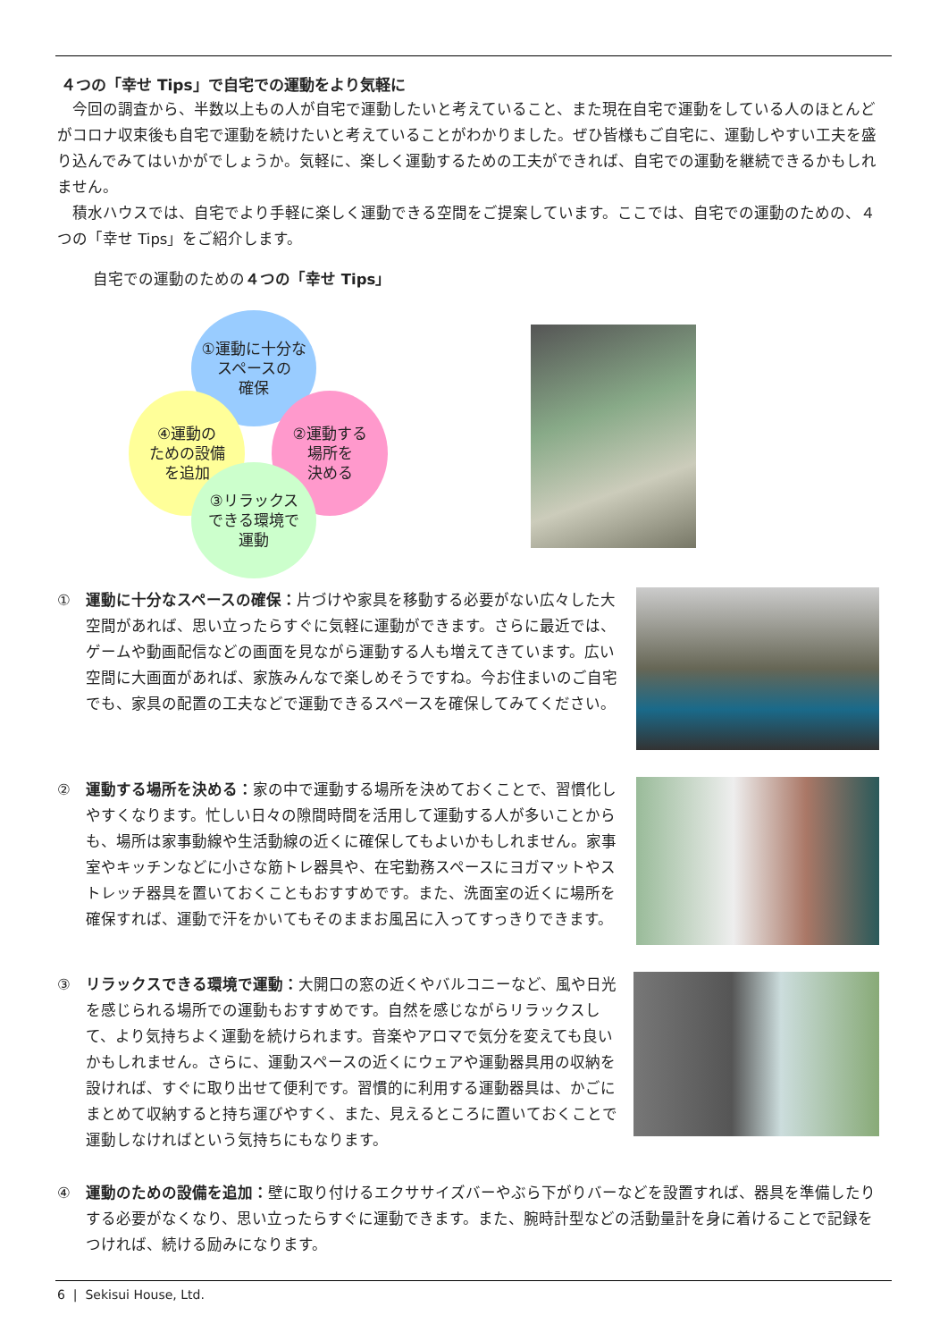４つの「幸せ Tips」で自宅での運動をより気軽に
今回の調査から、半数以上もの人が自宅で運動したいと考えていること、また現在自宅で運動をしている人のほとんどがコロナ収束後も自宅で運動を続けたいと考えていることがわかりました。ぜひ皆様もご自宅に、運動しやすい工夫を盛り込んでみてはいかがでしょうか。気軽に、楽しく運動するための工夫ができれば、自宅での運動を継続できるかもしれません。
積水ハウスでは、自宅でより手軽に楽しく運動できる空間をご提案しています。ここでは、自宅での運動のための、４つの「幸せ Tips」をご紹介します。
自宅での運動のための４つの「幸せ Tips」
①運動に十分な
スペースの
確保
④運動の
ための設備
を追加
②運動する
場所を
決める
③リラックス
できる環境で
運動
① 運動に十分なスペースの確保：片づけや家具を移動する必要がない広々した大空間があれば、思い立ったらすぐに気軽に運動ができます。さらに最近では、ゲームや動画配信などの画面を見ながら運動する人も増えてきています。広い空間に大画面があれば、家族みんなで楽しめそうですね。今お住まいのご自宅でも、家具の配置の工夫などで運動できるスペースを確保してみてください。
② 運動する場所を決める：家の中で運動する場所を決めておくことで、習慣化しやすくなります。忙しい日々の隙間時間を活用して運動する人が多いことからも、場所は家事動線や生活動線の近くに確保してもよいかもしれません。家事室やキッチンなどに小さな筋トレ器具や、在宅勤務スペースにヨガマットやストレッチ器具を置いておくこともおすすめです。また、洗面室の近くに場所を確保すれば、運動で汗をかいてもそのままお風呂に入ってすっきりできます。
③ リラックスできる環境で運動：大開口の窓の近くやバルコニーなど、風や日光を感じられる場所での運動もおすすめです。自然を感じながらリラックスして、より気持ちよく運動を続けられます。音楽やアロマで気分を変えても良いかもしれません。さらに、運動スペースの近くにウェアや運動器具用の収納を設ければ、すぐに取り出せて便利です。習慣的に利用する運動器具は、かごにまとめて収納すると持ち運びやすく、また、見えるところに置いておくことで運動しなければという気持ちにもなります。
④ 運動のための設備を追加：壁に取り付けるエクササイズバーやぶら下がりバーなどを設置すれば、器具を準備したりする必要がなくなり、思い立ったらすぐに運動できます。また、腕時計型などの活動量計を身に着けることで記録をつければ、続ける励みになります。
6 | Sekisui House, Ltd.